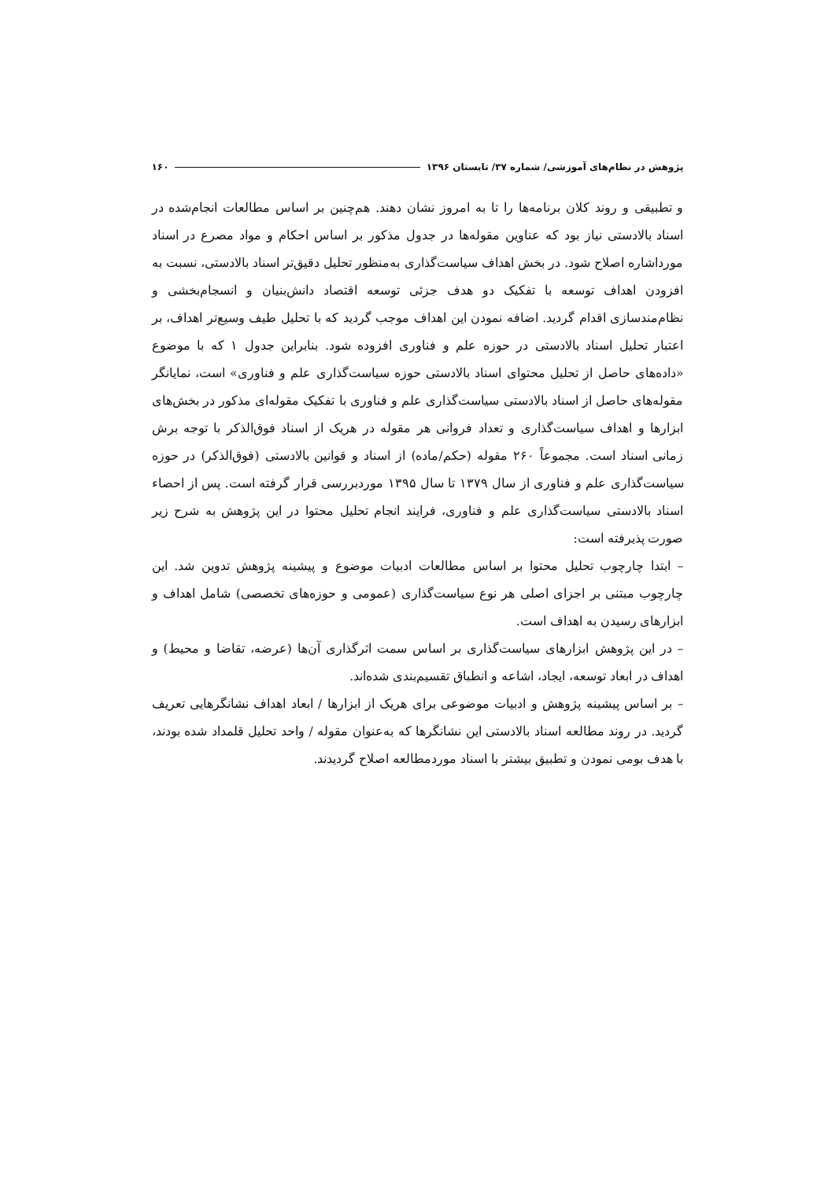پژوهش در نظام‌های آموزشی/ شماره ۳۷/ تابستان ۱۳۹۶ ۱۶۰
و تطبیقی و روند کلان برنامه‌ها را تا به امروز نشان دهند. هم‌چنین بر اساس مطالعات انجام‌شده در اسناد بالادستی نیاز بود که عناوین مقوله‌ها در جدول مذکور بر اساس احکام و مواد مصرع در اسناد مورداشاره اصلاح شود. در بخش اهداف سیاست‌گذاری به‌منظور تحلیل دقیق‌تر اسناد بالادستی، نسبت به افزودن اهداف توسعه با تفکیک دو هدف جزئی توسعه اقتصاد دانش‌بنیان و انسجام‌بخشی و نظام‌مندسازی اقدام گردید. اضافه نمودن این اهداف موجب گردید که با تحلیل طیف وسیع‌تر اهداف، بر اعتبار تحلیل اسناد بالادستی در حوزه علم و فناوری افزوده شود. بنابراین جدول ۱ که با موضوع «داده‌های حاصل از تحلیل محتوای اسناد بالادستی حوزه سیاست‌گذاری علم و فناوری» است، نمایانگر مقوله‌های حاصل از اسناد بالادستی سیاست‌گذاری علم و فناوری با تفکیک مقوله‌ای مذکور در بخش‌های ابزارها و اهداف سیاست‌گذاری و تعداد فروانی هر مقوله در هریک از اسناد فوق‌الذکر با توجه برش زمانی اسناد است. مجموعاً ۲۶۰ مقوله (حکم/ماده) از اسناد و قوانین بالادستی (فوق‌الذکر) در حوزه سیاست‌گذاری علم و فناوری از سال ۱۳۷۹ تا سال ۱۳۹۵ موردبررسی قرار گرفته است. پس از احصاء اسناد بالادستی سیاست‌گذاری علم و فناوری، فرایند انجام تحلیل محتوا در این پژوهش به شرح زیر صورت پذیرفته است:
– ابتدا چارچوب تحلیل محتوا بر اساس مطالعات ادبیات موضوع و پیشینه پژوهش تدوین شد. این چارچوب مبتنی بر اجزای اصلی هر نوع سیاست‌گذاری (عمومی و حوزه‌های تخصصی) شامل اهداف و ابزارهای رسیدن به اهداف است.
– در این پژوهش ابزارهای سیاست‌گذاری بر اساس سمت اثرگذاری آن‌ها (عرضه، تقاضا و محیط) و اهداف در ابعاد توسعه، ایجاد، اشاعه و انطباق تقسیم‌بندی شده‌اند.
– بر اساس پیشینه پژوهش و ادبیات موضوعی برای هریک از ابزارها / ابعاد اهداف نشانگرهایی تعریف گردید. در روند مطالعه اسناد بالادستی این نشانگرها که به‌عنوان مقوله / واحد تحلیل قلمداد شده بودند، با هدف بومی نمودن و تطبیق بیشتر با اسناد موردمطالعه اصلاح گردیدند.